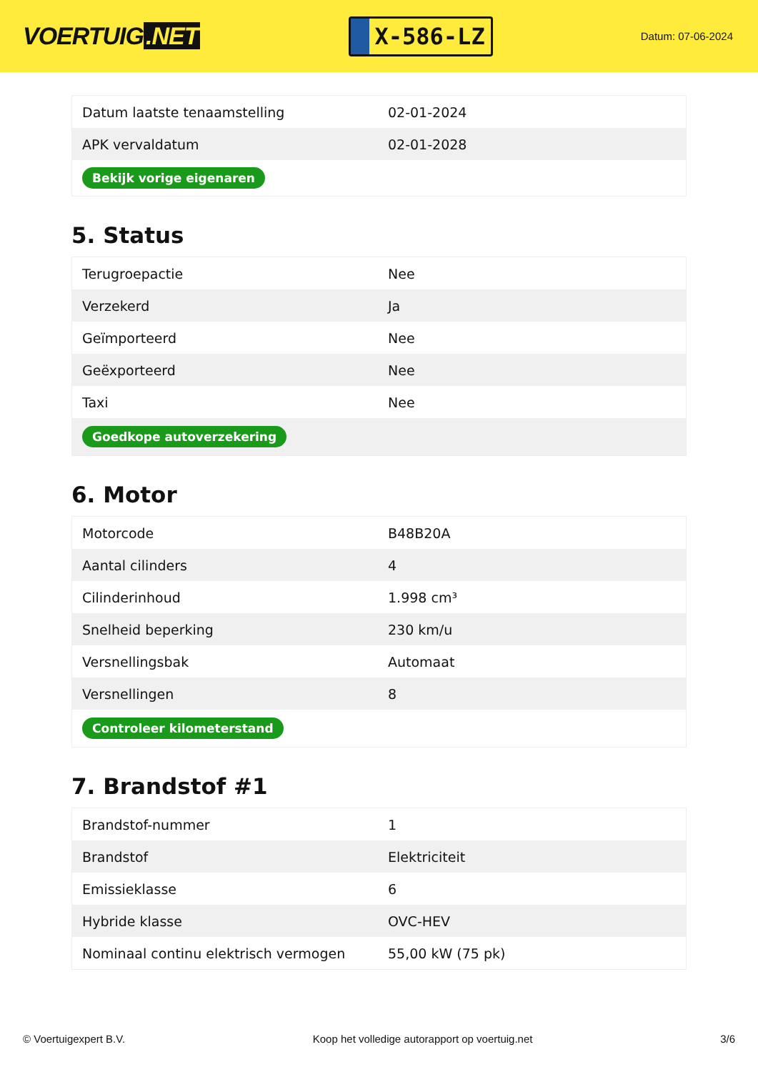VOERTUIG.NET
X-586-LZ
Datum: 07-06-2024
| Datum laatste tenaamstelling | 02-01-2024 |
| APK vervaldatum | 02-01-2028 |
| Bekijk vorige eigenaren | |
5. Status
| Terugroepactie | Nee |
| Verzekerd | Ja |
| Geïmporteerd | Nee |
| Geëxporteerd | Nee |
| Taxi | Nee |
| Goedkope autoverzekering | |
6. Motor
| Motorcode | B48B20A |
| Aantal cilinders | 4 |
| Cilinderinhoud | 1.998 cm³ |
| Snelheid beperking | 230 km/u |
| Versnellingsbak | Automaat |
| Versnellingen | 8 |
| Controleer kilometerstand | |
7. Brandstof #1
| Brandstof-nummer | 1 |
| Brandstof | Elektriciteit |
| Emissieklasse | 6 |
| Hybride klasse | OVC-HEV |
| Nominaal continu elektrisch vermogen | 55,00 kW (75 pk) |
© Voertuigexpert B.V. Koop het volledige autorapport op voertuig.net 3/6